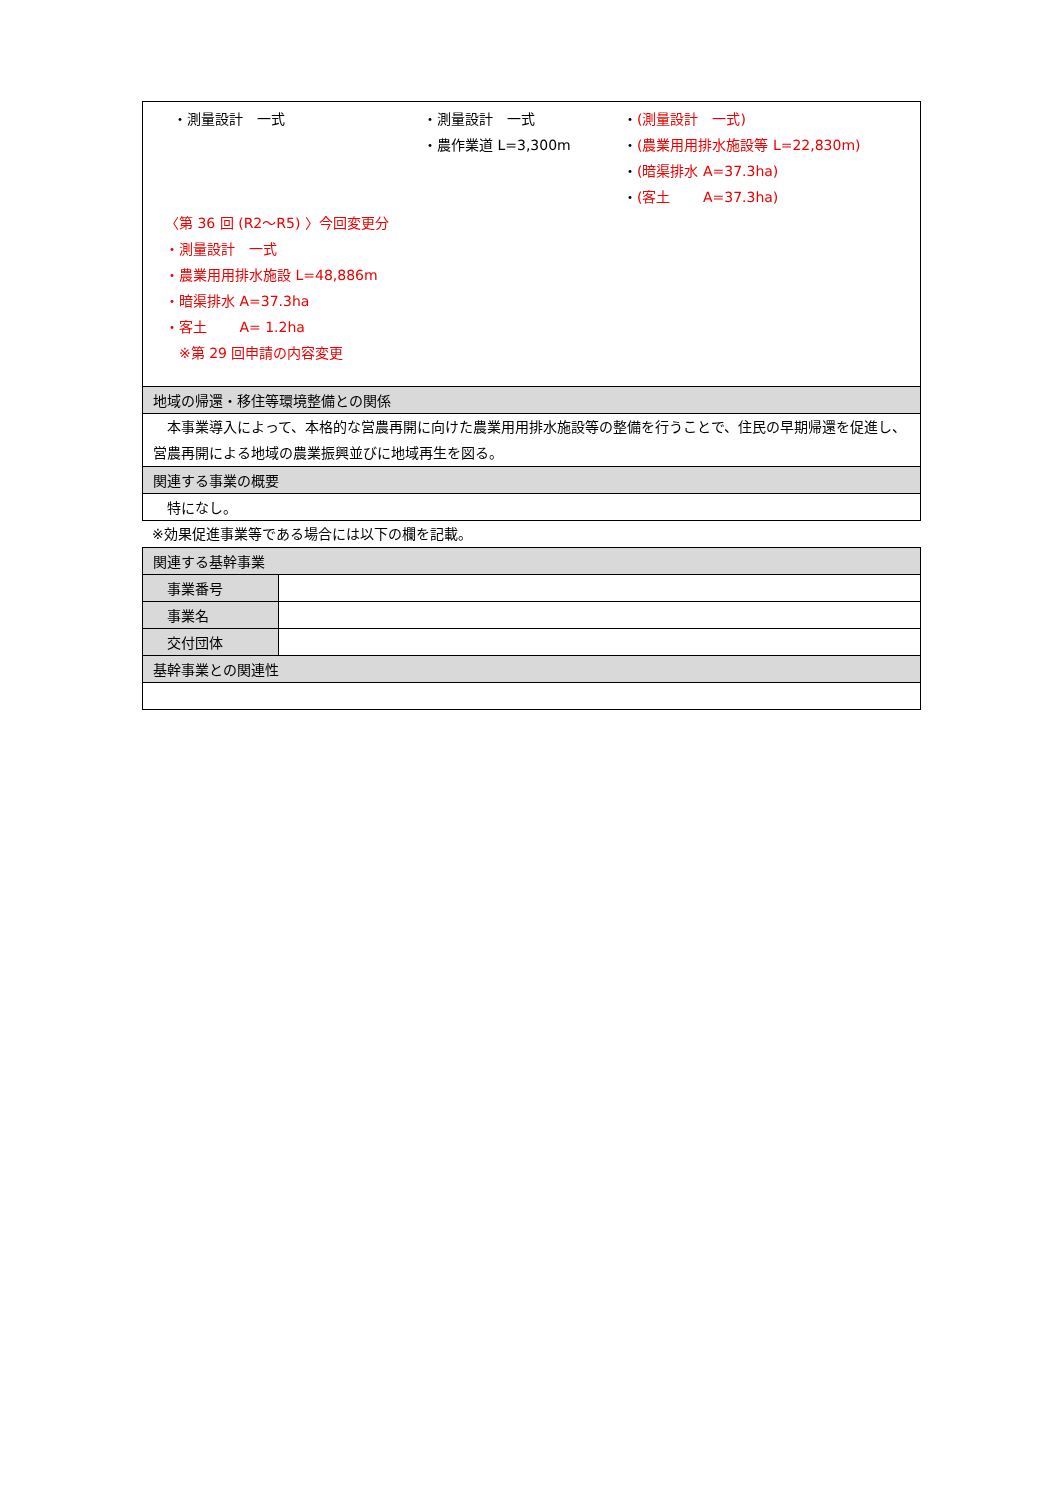| ・測量設計 一式 ・測量設計 一式 ・農作業道 L=3,300m ・ (測量設計 一式) ・ (農業用用排水施設等 L=22,830m) ・ (暗渠排水 A=37.3ha) ・ (客土 A=37.3ha) 〈第 36 回 (R2～R5) 〉今回変更分 ・測量設計 一式 ・農業用用排水施設 L=48,886m ・暗渠排水 A=37.3ha ・客土 A= 1.2ha ※第 29 回申請の内容変更 |
| 地域の帰還・移住等環境整備との関係 |
| 本事業導入によって、本格的な営農再開に向けた農業用用排水施設等の整備を行うことで、住民の早期帰還を促進し、営農再開による地域の農業振興並びに地域再生を図る。 |
| 関連する事業の概要 |
| 特になし。 |
※効果促進事業等である場合には以下の欄を記載。
| 関連する基幹事業 | |
| 事業番号 | |
| 事業名 | |
| 交付団体 | |
| 基幹事業との関連性 | |